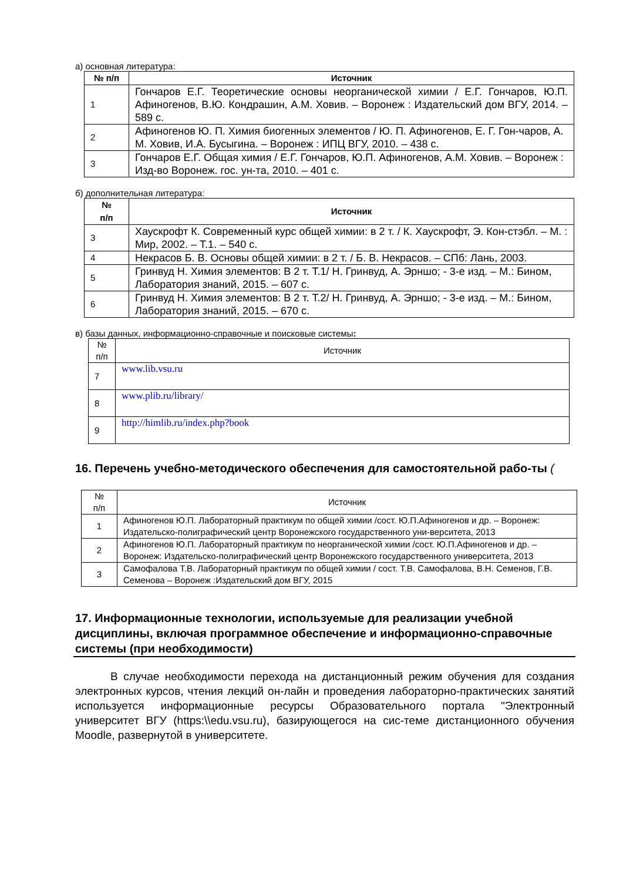а) основная литература:
| № п/п | Источник |
| --- | --- |
| 1 | Гончаров Е.Г. Теоретические основы неорганической химии / Е.Г. Гончаров, Ю.П. Афиногенов, В.Ю. Кондрашин, А.М. Ховив. – Воронеж : Издательский дом ВГУ, 2014. – 589 с. |
| 2 | Афиногенов Ю. П. Химия биогенных элементов / Ю. П. Афиногенов, Е. Г. Гон-чаров, А. М. Ховив, И.А. Бусыгина. – Воронеж : ИПЦ ВГУ, 2010. – 438 с. |
| 3 | Гончаров Е.Г. Общая химия / Е.Г. Гончаров, Ю.П. Афиногенов, А.М. Ховив. – Воронеж : Изд-во Воронеж. гос. ун-та, 2010. – 401 с. |
б) дополнительная литература:
| № п/п | Источник |
| --- | --- |
| 3 | Хаускрофт К. Современный курс общей химии: в 2 т. / К. Хаускрофт, Э. Кон-стэбл. – М. : Мир, 2002. – Т.1. – 540 с. |
| 4 | Некрасов Б. В. Основы общей химии: в 2 т. / Б. В. Некрасов. – СПб: Лань, 2003. |
| 5 | Гринвуд Н. Химия элементов: В 2 т. Т.1/ Н. Гринвуд, А. Эрншо; - 3-е изд. – М.: Бином, Лаборатория знаний, 2015. – 607 с. |
| 6 | Гринвуд Н. Химия элементов: В 2 т. Т.2/ Н. Гринвуд, А. Эрншо; - 3-е изд. – М.: Бином, Лаборатория знаний, 2015. – 670 с. |
в) базы данных, информационно-справочные и поисковые системы:
| № п/п | Источник |
| --- | --- |
| 7 | www.lib.vsu.ru |
| 8 | www.plib.ru/library/ |
| 9 | http://himlib.ru/index.php?book |
16. Перечень учебно-методического обеспечения для самостоятельной рабо-ты (
| № п/п | Источник |
| --- | --- |
| 1 | Афиногенов Ю.П. Лабораторный практикум по общей химии /сост. Ю.П.Афиногенов и др. – Воронеж: Издательско-полиграфический центр Воронежского государственного уни-верситета, 2013 |
| 2 | Афиногенов Ю.П. Лабораторный практикум по неорганической химии /сост. Ю.П.Афиногенов и др. – Воронеж: Издательско-полиграфический центр Воронежского государственного университета, 2013 |
| 3 | Самофалова Т.В. Лабораторный практикум по общей химии / сост. Т.В. Самофалова, В.Н. Семенов, Г.В. Семенова – Воронеж :Издательский дом ВГУ, 2015 |
17. Информационные технологии, используемые для реализации учебной дисциплины, включая программное обеспечение и информационно-справочные системы (при необходимости)
В случае необходимости перехода на дистанционный режим обучения для создания электронных курсов, чтения лекций он-лайн и проведения лабораторно-практических занятий используется информационные ресурсы Образовательного портала "Электронный университет ВГУ (https:\\edu.vsu.ru), базирующегося на сис-теме дистанционного обучения Moodle, развернутой в университете.